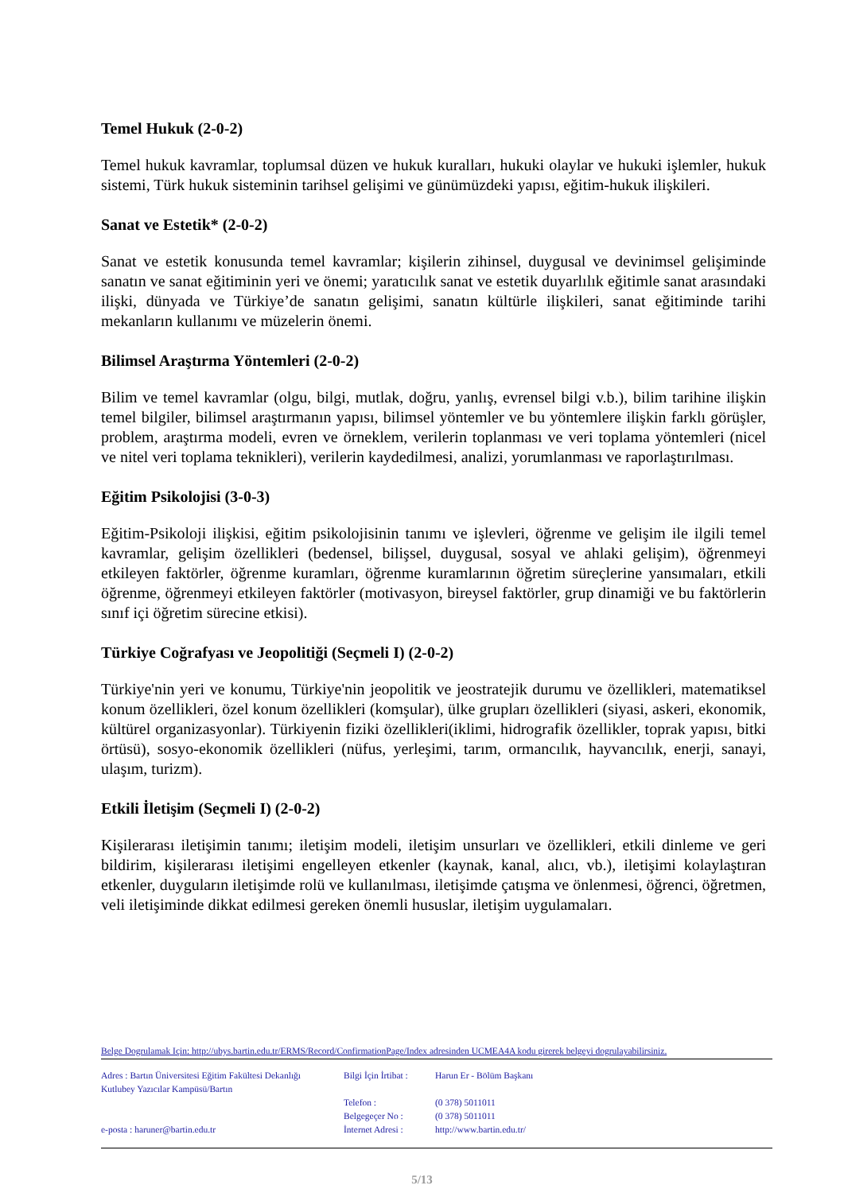Temel Hukuk (2-0-2)
Temel hukuk kavramlar, toplumsal düzen ve hukuk kuralları, hukuki olaylar ve hukuki işlemler, hukuk sistemi, Türk hukuk sisteminin tarihsel gelişimi ve günümüzdeki yapısı, eğitim-hukuk ilişkileri.
Sanat ve Estetik* (2-0-2)
Sanat ve estetik konusunda temel kavramlar; kişilerin zihinsel, duygusal ve devinimsel gelişiminde sanatın ve sanat eğitiminin yeri ve önemi; yaratıcılık sanat ve estetik duyarlılık eğitimle sanat arasındaki ilişki, dünyada ve Türkiye’de sanatın gelişimi, sanatın kültürle ilişkileri, sanat eğitiminde tarihi mekanların kullanımı ve müzelerin önemi.
Bilimsel Araştırma Yöntemleri (2-0-2)
Bilim ve temel kavramlar (olgu, bilgi, mutlak, doğru, yanlış, evrensel bilgi v.b.), bilim tarihine ilişkin temel bilgiler, bilimsel araştırmanın yapısı, bilimsel yöntemler ve bu yöntemlere ilişkin farklı görüşler, problem, araştırma modeli, evren ve örneklem, verilerin toplanması ve veri toplama yöntemleri (nicel ve nitel veri toplama teknikleri), verilerin kaydedilmesi, analizi, yorumlanması ve raporlaştırılması.
Eğitim Psikolojisi (3-0-3)
Eğitim-Psikoloji ilişkisi, eğitim psikolojisinin tanımı ve işlevleri, öğrenme ve gelişim ile ilgili temel kavramlar, gelişim özellikleri (bedensel, bilişsel, duygusal, sosyal ve ahlaki gelişim), öğrenmeyi etkileyen faktörler, öğrenme kuramları, öğrenme kuramlarının öğretim süreçlerine yansımaları, etkili öğrenme, öğrenmeyi etkileyen faktörler (motivasyon, bireysel faktörler, grup dinamiği ve bu faktörlerin sınıf içi öğretim sürecine etkisi).
Türkiye Coğrafyası ve Jeopolitiği (Seçmeli I) (2-0-2)
Türkiye'nin yeri ve konumu, Türkiye'nin jeopolitik ve jeostratejik durumu ve özellikleri, matematiksel konum özellikleri, özel konum özellikleri (komşular), ülke grupları özellikleri (siyasi, askeri, ekonomik, kültürel organizasyonlar). Türkiyenin fiziki özellikleri(iklimi, hidrografik özellikler, toprak yapısı, bitki örtüsü), sosyo-ekonomik özellikleri (nüfus, yerleşimi, tarım, ormancılık, hayvancılık, enerji, sanayi, ulaşım, turizm).
Etkili İletişim (Seçmeli I) (2-0-2)
Kişilerarası iletişimin tanımı; iletişim modeli, iletişim unsurları ve özellikleri, etkili dinleme ve geri bildirim, kişilerarası iletişimi engelleyen etkenler (kaynak, kanal, alıcı, vb.), iletişimi kolaylaştıran etkenler, duyguların iletişimde rolü ve kullanılması, iletişimde çatışma ve önlenmesi, öğrenci, öğretmen, veli iletişiminde dikkat edilmesi gereken önemli hususlar, iletişim uygulamaları.
Belge Dogrulamak Için: http://ubys.bartin.edu.tr/ERMS/Record/ConfirmationPage/Index adresinden UCMEA4A kodu girerek belgeyi dogrulayabilirsiniz.
Adres : Bartın Üniversitesi Eğitim Fakültesi Dekanlığı
Kutlubey Yazıcılar Kampüsü/Bartın
e-posta : haruner@bartin.edu.tr
Bilgi İçin İrtibat :
Telefon :
Belgegeçer No :
İnternet Adresi :
Harun Er - Bölüm Başkanı
(0 378) 5011011
(0 378) 5011011
http://www.bartin.edu.tr/
5/13